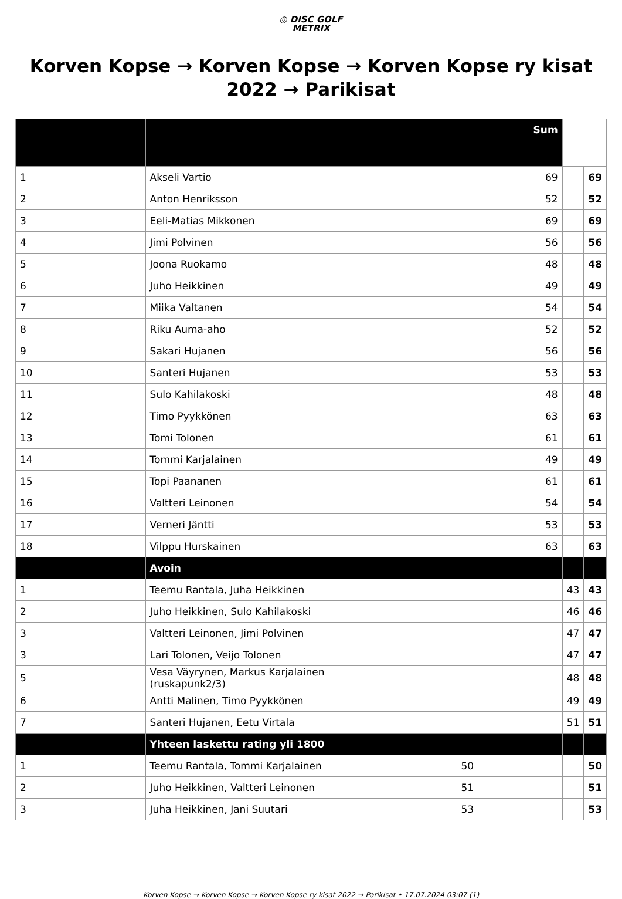◎ DISC GOLF
METRIX
Korven Kopse → Korven Kopse → Korven Kopse ry kisat 2022 → Parikisat
| | | | Sum | | |
| --- | --- | --- | --- | --- | --- |
| 1 | Akseli Vartio | | 69 | | 69 |
| 2 | Anton Henriksson | | 52 | | 52 |
| 3 | Eeli-Matias Mikkonen | | 69 | | 69 |
| 4 | Jimi Polvinen | | 56 | | 56 |
| 5 | Joona Ruokamo | | 48 | | 48 |
| 6 | Juho Heikkinen | | 49 | | 49 |
| 7 | Miika Valtanen | | 54 | | 54 |
| 8 | Riku Auma-aho | | 52 | | 52 |
| 9 | Sakari Hujanen | | 56 | | 56 |
| 10 | Santeri Hujanen | | 53 | | 53 |
| 11 | Sulo Kahilakoski | | 48 | | 48 |
| 12 | Timo Pyykkönen | | 63 | | 63 |
| 13 | Tomi Tolonen | | 61 | | 61 |
| 14 | Tommi Karjalainen | | 49 | | 49 |
| 15 | Topi Paananen | | 61 | | 61 |
| 16 | Valtteri Leinonen | | 54 | | 54 |
| 17 | Verneri Jäntti | | 53 | | 53 |
| 18 | Vilppu Hurskainen | | 63 | | 63 |
| | Avoin | | | | |
| 1 | Teemu Rantala, Juha Heikkinen | | | 43 | 43 |
| 2 | Juho Heikkinen, Sulo Kahilakoski | | | 46 | 46 |
| 3 | Valtteri Leinonen, Jimi Polvinen | | | 47 | 47 |
| 3 | Lari Tolonen, Veijo Tolonen | | | 47 | 47 |
| 5 | Vesa Väyrynen, Markus Karjalainen (ruskapunk2/3) | | | 48 | 48 |
| 6 | Antti Malinen, Timo Pyykkönen | | | 49 | 49 |
| 7 | Santeri Hujanen, Eetu Virtala | | | 51 | 51 |
| | Yhteen laskettu rating yli 1800 | | | | |
| 1 | Teemu Rantala, Tommi Karjalainen | 50 | | | 50 |
| 2 | Juho Heikkinen, Valtteri Leinonen | 51 | | | 51 |
| 3 | Juha Heikkinen, Jani Suutari | 53 | | | 53 |
Korven Kopse → Korven Kopse → Korven Kopse ry kisat 2022 → Parikisat • 17.07.2024 03:07 (1)